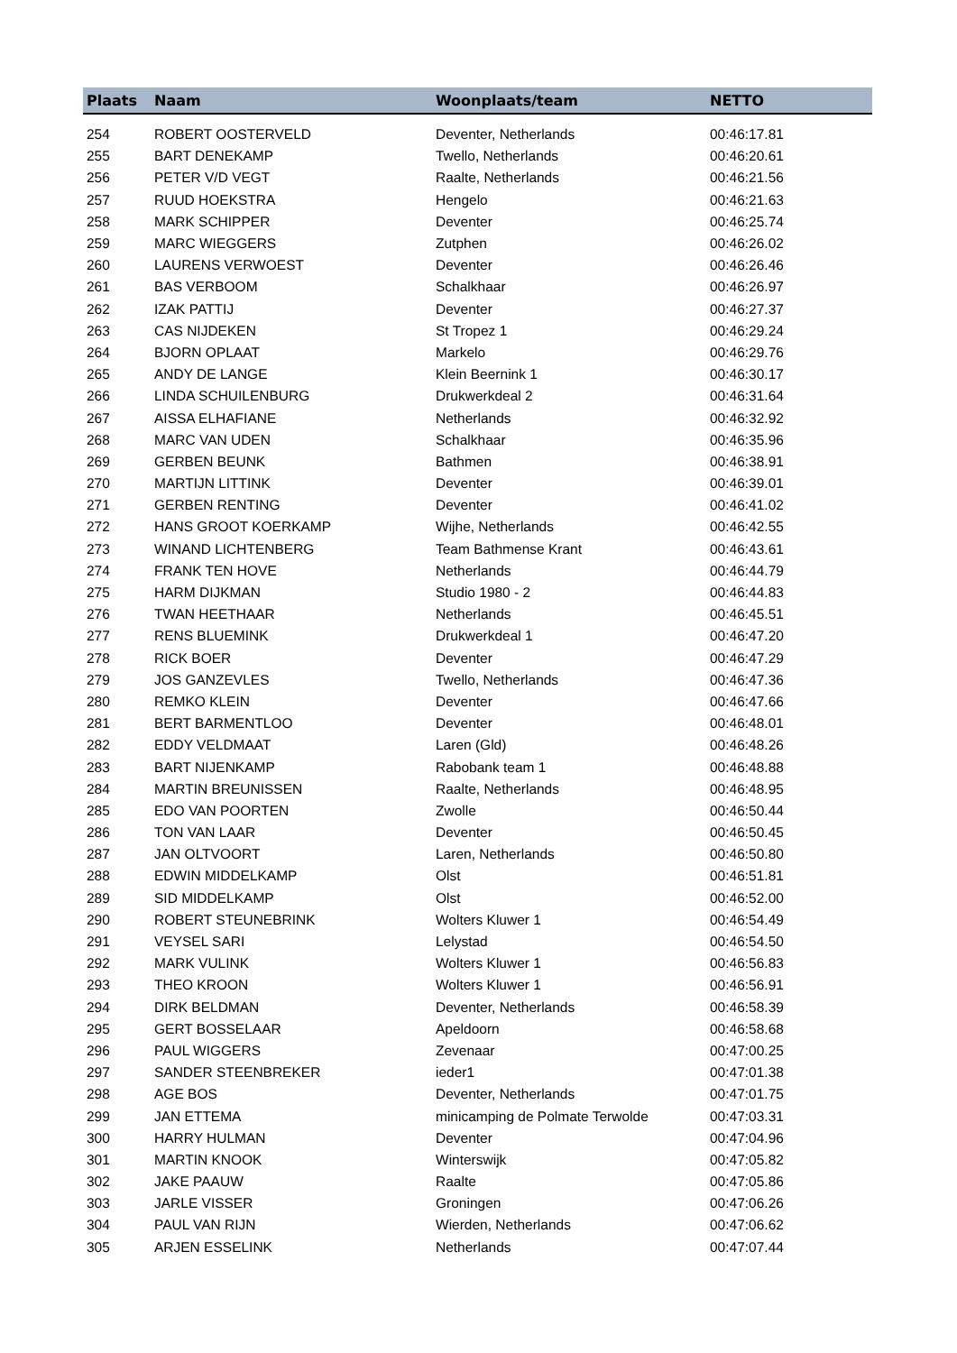| Plaats | Naam | Woonplaats/team | NETTO |
| --- | --- | --- | --- |
| 254 | ROBERT OOSTERVELD | Deventer, Netherlands | 00:46:17.81 |
| 255 | BART DENEKAMP | Twello, Netherlands | 00:46:20.61 |
| 256 | PETER V/D VEGT | Raalte, Netherlands | 00:46:21.56 |
| 257 | RUUD HOEKSTRA | Hengelo | 00:46:21.63 |
| 258 | MARK SCHIPPER | Deventer | 00:46:25.74 |
| 259 | MARC WIEGGERS | Zutphen | 00:46:26.02 |
| 260 | LAURENS VERWOEST | Deventer | 00:46:26.46 |
| 261 | BAS VERBOOM | Schalkhaar | 00:46:26.97 |
| 262 | IZAK PATTIJ | Deventer | 00:46:27.37 |
| 263 | CAS NIJDEKEN | St Tropez 1 | 00:46:29.24 |
| 264 | BJORN OPLAAT | Markelo | 00:46:29.76 |
| 265 | ANDY DE LANGE | Klein Beernink 1 | 00:46:30.17 |
| 266 | LINDA SCHUILENBURG | Drukwerkdeal 2 | 00:46:31.64 |
| 267 | AISSA ELHAFIANE | Netherlands | 00:46:32.92 |
| 268 | MARC VAN UDEN | Schalkhaar | 00:46:35.96 |
| 269 | GERBEN BEUNK | Bathmen | 00:46:38.91 |
| 270 | MARTIJN LITTINK | Deventer | 00:46:39.01 |
| 271 | GERBEN RENTING | Deventer | 00:46:41.02 |
| 272 | HANS GROOT KOERKAMP | Wijhe, Netherlands | 00:46:42.55 |
| 273 | WINAND LICHTENBERG | Team Bathmense Krant | 00:46:43.61 |
| 274 | FRANK TEN HOVE | Netherlands | 00:46:44.79 |
| 275 | HARM DIJKMAN | Studio 1980 - 2 | 00:46:44.83 |
| 276 | TWAN HEETHAAR | Netherlands | 00:46:45.51 |
| 277 | RENS BLUEMINK | Drukwerkdeal 1 | 00:46:47.20 |
| 278 | RICK BOER | Deventer | 00:46:47.29 |
| 279 | JOS GANZEVLES | Twello, Netherlands | 00:46:47.36 |
| 280 | REMKO KLEIN | Deventer | 00:46:47.66 |
| 281 | BERT BARMENTLOO | Deventer | 00:46:48.01 |
| 282 | EDDY VELDMAAT | Laren (Gld) | 00:46:48.26 |
| 283 | BART NIJENKAMP | Rabobank team 1 | 00:46:48.88 |
| 284 | MARTIN BREUNISSEN | Raalte, Netherlands | 00:46:48.95 |
| 285 | EDO VAN POORTEN | Zwolle | 00:46:50.44 |
| 286 | TON VAN LAAR | Deventer | 00:46:50.45 |
| 287 | JAN OLTVOORT | Laren, Netherlands | 00:46:50.80 |
| 288 | EDWIN MIDDELKAMP | Olst | 00:46:51.81 |
| 289 | SID MIDDELKAMP | Olst | 00:46:52.00 |
| 290 | ROBERT STEUNEBRINK | Wolters Kluwer 1 | 00:46:54.49 |
| 291 | VEYSEL SARI | Lelystad | 00:46:54.50 |
| 292 | MARK VULINK | Wolters Kluwer 1 | 00:46:56.83 |
| 293 | THEO KROON | Wolters Kluwer 1 | 00:46:56.91 |
| 294 | DIRK BELDMAN | Deventer, Netherlands | 00:46:58.39 |
| 295 | GERT BOSSELAAR | Apeldoorn | 00:46:58.68 |
| 296 | PAUL WIGGERS | Zevenaar | 00:47:00.25 |
| 297 | SANDER STEENBREKER | ieder1 | 00:47:01.38 |
| 298 | AGE BOS | Deventer, Netherlands | 00:47:01.75 |
| 299 | JAN ETTEMA | minicamping de Polmate Terwolde | 00:47:03.31 |
| 300 | HARRY HULMAN | Deventer | 00:47:04.96 |
| 301 | MARTIN KNOOK | Winterswijk | 00:47:05.82 |
| 302 | JAKE PAAUW | Raalte | 00:47:05.86 |
| 303 | JARLE VISSER | Groningen | 00:47:06.26 |
| 304 | PAUL VAN RIJN | Wierden, Netherlands | 00:47:06.62 |
| 305 | ARJEN ESSELINK | Netherlands | 00:47:07.44 |